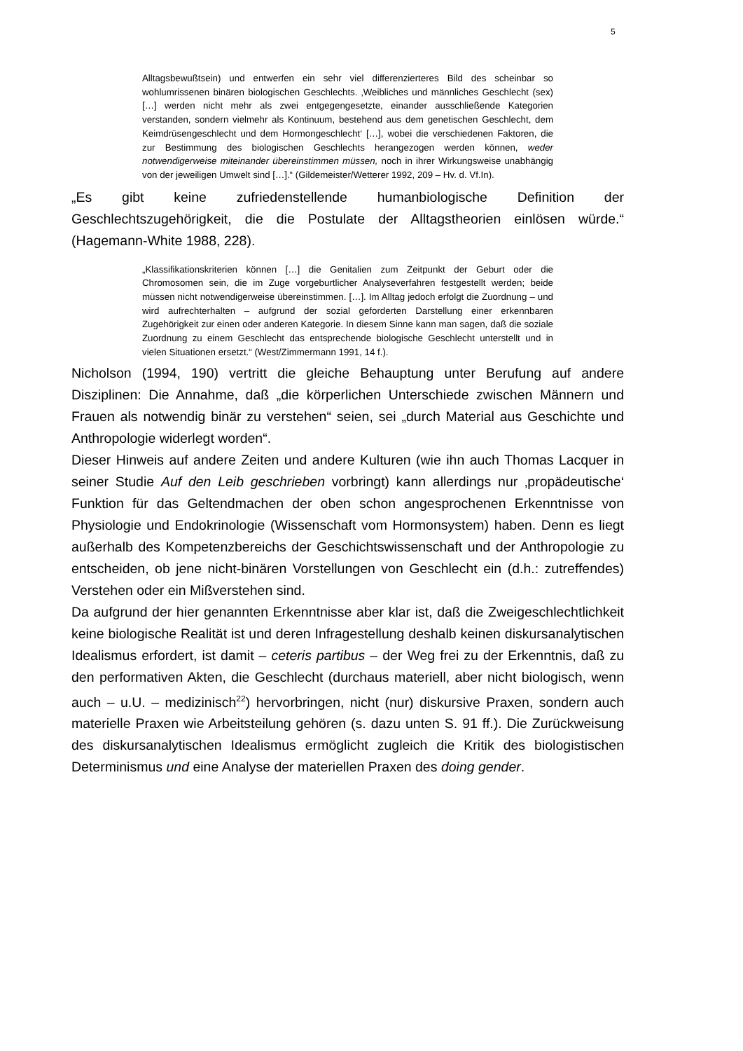5
Alltagsbewußtsein) und entwerfen ein sehr viel differenzierteres Bild des scheinbar so wohlumrissenen binären biologischen Geschlechts. ‚Weibliches und männliches Geschlecht (sex) […] werden nicht mehr als zwei entgegengesetzte, einander ausschließende Kategorien verstanden, sondern vielmehr als Kontinuum, bestehend aus dem genetischen Geschlecht, dem Keimdrüsengeschlecht und dem Hormongeschlecht‘ […], wobei die verschiedenen Faktoren, die zur Bestimmung des biologischen Geschlechts herangezogen werden können, weder notwendigerweise miteinander übereinstimmen müssen, noch in ihrer Wirkungsweise unabhängig von der jeweiligen Umwelt sind […].“ (Gildemeister/Wetterer 1992, 209 – Hv. d. Vf.In).
„Es gibt keine zufriedenstellende humanbiologische Definition der Geschlechtszugehörigkeit, die die Postulate der Alltagstheorien einlösen würde.“ (Hagemann-White 1988, 228).
„Klassifikationskriterien können […] die Genitalien zum Zeitpunkt der Geburt oder die Chromosomen sein, die im Zuge vorgeburtlicher Analyseverfahren festgestellt werden; beide müssen nicht notwendigerweise übereinstimmen. […]. Im Alltag jedoch erfolgt die Zuordnung – und wird aufrechterhalten – aufgrund der sozial geforderten Darstellung einer erkennbaren Zugehörigkeit zur einen oder anderen Kategorie. In diesem Sinne kann man sagen, daß die soziale Zuordnung zu einem Geschlecht das entsprechende biologische Geschlecht unterstellt und in vielen Situationen ersetzt.“ (West/Zimmermann 1991, 14 f.).
Nicholson (1994, 190) vertritt die gleiche Behauptung unter Berufung auf andere Disziplinen: Die Annahme, daß „die körperlichen Unterschiede zwischen Männern und Frauen als notwendig binär zu verstehen“ seien, sei „durch Material aus Geschichte und Anthropologie widerlegt worden“.
Dieser Hinweis auf andere Zeiten und andere Kulturen (wie ihn auch Thomas Lacquer in seiner Studie Auf den Leib geschrieben vorbringt) kann allerdings nur ‚propädeutische‘ Funktion für das Geltendmachen der oben schon angesprochenen Erkenntnisse von Physiologie und Endokrinologie (Wissenschaft vom Hormonsystem) haben. Denn es liegt außerhalb des Kompetenzbereichs der Geschichtswissenschaft und der Anthropologie zu entscheiden, ob jene nicht-binären Vorstellungen von Geschlecht ein (d.h.: zutreffendes) Verstehen oder ein Mißverstehen sind.
Da aufgrund der hier genannten Erkenntnisse aber klar ist, daß die Zweigeschlechtlichkeit keine biologische Realität ist und deren Infragestellung deshalb keinen diskursanalytischen Idealismus erfordert, ist damit – ceteris partibus – der Weg frei zu der Erkenntnis, daß zu den performativen Akten, die Geschlecht (durchaus materiell, aber nicht biologisch, wenn auch – u.U. – medizinisch<sup>22</sup>) hervorbringen, nicht (nur) diskursive Praxen, sondern auch materielle Praxen wie Arbeitsteilung gehören (s. dazu unten S. 91 ff.). Die Zurückweisung des diskursanalytischen Idealismus ermöglicht zugleich die Kritik des biologistischen Determinismus und eine Analyse der materiellen Praxen des doing gender.